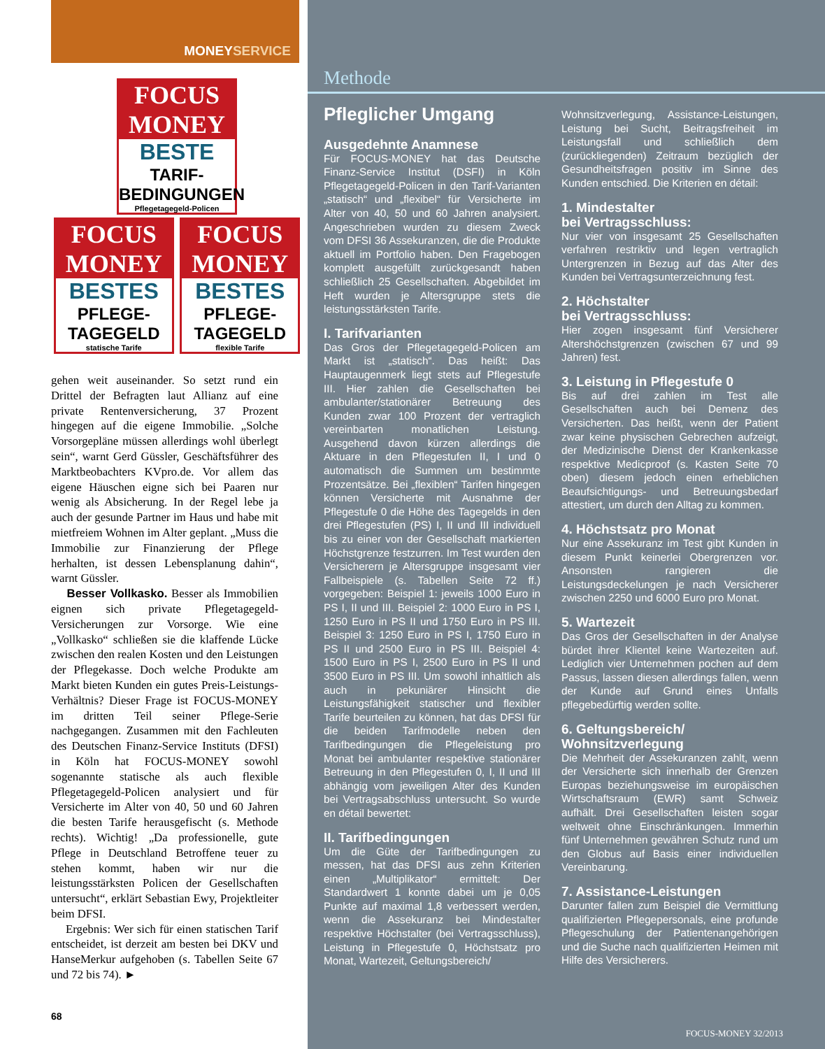MONEYSERVICE
FOCUS MONEY
BESTE
TARIF-
BEDINGUNGEN
Pflegetagegeld-Policen
FOCUS MONEY
BESTES
PFLEGE-
TAGEGELD
statische Tarife
FOCUS MONEY
BESTES
PFLEGE-
TAGEGELD
flexible Tarife
gehen weit auseinander. So setzt rund ein Drittel der Befragten laut Allianz auf eine private Rentenversicherung, 37 Prozent hingegen auf die eigene Immobilie. „Solche Vorsorgepläne müssen allerdings wohl überlegt sein“, warnt Gerd Güssler, Geschäftsführer des Marktbeobachters KVpro.de. Vor allem das eigene Häuschen eigne sich bei Paaren nur wenig als Absicherung. In der Regel lebe ja auch der gesunde Partner im Haus und habe mit mietfreiem Wohnen im Alter geplant. „Muss die Immobilie zur Finanzierung der Pflege herhalten, ist dessen Lebensplanung dahin“, warnt Güssler.
Besser Vollkasko. Besser als Immobilien eignen sich private Pflegetagegeld-Versicherungen zur Vorsorge. Wie eine „Vollkasko“ schließen sie die klaffende Lücke zwischen den realen Kosten und den Leistungen der Pflegekasse. Doch welche Produkte am Markt bieten Kunden ein gutes Preis-Leistungs-Verhältnis? Dieser Frage ist FOCUS-MONEY im dritten Teil seiner Pflege-Serie nachgegangen. Zusammen mit den Fachleuten des Deutschen Finanz-Service Instituts (DFSI) in Köln hat FOCUS-MONEY sowohl sogenannte statische als auch flexible Pflegetagegeld-Policen analysiert und für Versicherte im Alter von 40, 50 und 60 Jahren die besten Tarife herausgefischt (s. Methode rechts). Wichtig! „Da professionelle, gute Pflege in Deutschland Betroffene teuer zu stehen kommt, haben wir nur die leistungsstärksten Policen der Gesellschaften untersucht“, erklärt Sebastian Ewy, Projektleiter beim DFSI.
Ergebnis: Wer sich für einen statischen Tarif entscheidet, ist derzeit am besten bei DKV und HanseMerkur aufgehoben (s. Tabellen Seite 67 und 72 bis 74). ►
68
Methode
Pfleglicher Umgang
Ausgedehnte Anamnese
Für FOCUS-MONEY hat das Deutsche Finanz-Service Institut (DSFI) in Köln Pflegetagegeld-Policen in den Tarif-Varianten „statisch“ und „flexibel“ für Versicherte im Alter von 40, 50 und 60 Jahren analysiert. Angeschrieben wurden zu diesem Zweck vom DFSI 36 Assekuranzen, die die Produkte aktuell im Portfolio haben. Den Fragebogen komplett ausgefüllt zurückgesandt haben schließlich 25 Gesellschaften. Abgebildet im Heft wurden je Altersgruppe stets die leistungsstärksten Tarife.
I. Tarifvarianten
Das Gros der Pflegetagegeld-Policen am Markt ist „statisch“. Das heißt: Das Hauptaugenmerk liegt stets auf Pflegestufe III. Hier zahlen die Gesellschaften bei ambulanter/stationärer Betreuung des Kunden zwar 100 Prozent der vertraglich vereinbarten monatlichen Leistung. Ausgehend davon kürzen allerdings die Aktuare in den Pflegestufen II, I und 0 automatisch die Summen um bestimmte Prozentsätze. Bei „flexiblen“ Tarifen hingegen können Versicherte mit Ausnahme der Pflegestufe 0 die Höhe des Tagegelds in den drei Pflegestufen (PS) I, II und III individuell bis zu einer von der Gesellschaft markierten Höchstgrenze festzurren. Im Test wurden den Versicherern je Altersgruppe insgesamt vier Fallbeispiele (s. Tabellen Seite 72 ff.) vorgegeben: Beispiel 1: jeweils 1000 Euro in PS I, II und III. Beispiel 2: 1000 Euro in PS I, 1250 Euro in PS II und 1750 Euro in PS III. Beispiel 3: 1250 Euro in PS I, 1750 Euro in PS II und 2500 Euro in PS III. Beispiel 4: 1500 Euro in PS I, 2500 Euro in PS II und 3500 Euro in PS III. Um sowohl inhaltlich als auch in pekuniärer Hinsicht die Leistungsfähigkeit statischer und flexibler Tarife beurteilen zu können, hat das DFSI für die beiden Tarifmodelle neben den Tarifbedingungen die Pflegeleistung pro Monat bei ambulanter respektive stationärer Betreuung in den Pflegestufen 0, I, II und III abhängig vom jeweiligen Alter des Kunden bei Vertragsabschluss untersucht. So wurde en détail bewertet:
II. Tarifbedingungen
Um die Güte der Tarifbedingungen zu messen, hat das DFSI aus zehn Kriterien einen „Multiplikator“ ermittelt: Der Standardwert 1 konnte dabei um je 0,05 Punkte auf maximal 1,8 verbessert werden, wenn die Assekuranz bei Mindestalter respektive Höchstalter (bei Vertragsschluss), Leistung in Pflegestufe 0, Höchstsatz pro Monat, Wartezeit, Geltungsbereich/
Wohnsitzverlegung, Assistance-Leistungen, Leistung bei Sucht, Beitragsfreiheit im Leistungsfall und schließlich dem (zurückliegenden) Zeitraum bezüglich der Gesundheitsfragen positiv im Sinne des Kunden entschied. Die Kriterien en détail:
1. Mindestalter
bei Vertragsschluss:
Nur vier von insgesamt 25 Gesellschaften verfahren restriktiv und legen vertraglich Untergrenzen in Bezug auf das Alter des Kunden bei Vertragsunterzeichnung fest.
2. Höchstalter
bei Vertragsschluss:
Hier zogen insgesamt fünf Versicherer Altershöchstgrenzen (zwischen 67 und 99 Jahren) fest.
3. Leistung in Pflegestufe 0
Bis auf drei zahlen im Test alle Gesellschaften auch bei Demenz des Versicherten. Das heißt, wenn der Patient zwar keine physischen Gebrechen aufzeigt, der Medizinische Dienst der Krankenkasse respektive Medicproof (s. Kasten Seite 70 oben) diesem jedoch einen erheblichen Beaufsichtigungs- und Betreuungsbedarf attestiert, um durch den Alltag zu kommen.
4. Höchstsatz pro Monat
Nur eine Assekuranz im Test gibt Kunden in diesem Punkt keinerlei Obergrenzen vor. Ansonsten rangieren die Leistungsdeckelungen je nach Versicherer zwischen 2250 und 6000 Euro pro Monat.
5. Wartezeit
Das Gros der Gesellschaften in der Analyse bürdet ihrer Klientel keine Wartezeiten auf. Lediglich vier Unternehmen pochen auf dem Passus, lassen diesen allerdings fallen, wenn der Kunde auf Grund eines Unfalls pflegebedürftig werden sollte.
6. Geltungsbereich/
Wohnsitzverlegung
Die Mehrheit der Assekuranzen zahlt, wenn der Versicherte sich innerhalb der Grenzen Europas beziehungsweise im europäischen Wirtschaftsraum (EWR) samt Schweiz aufhält. Drei Gesellschaften leisten sogar weltweit ohne Einschränkungen. Immerhin fünf Unternehmen gewähren Schutz rund um den Globus auf Basis einer individuellen Vereinbarung.
7. Assistance-Leistungen
Darunter fallen zum Beispiel die Vermittlung qualifizierten Pflegepersonals, eine profunde Pflegeschulung der Patientenangehörigen und die Suche nach qualifizierten Heimen mit Hilfe des Versicherers.
FOCUS-MONEY 32/2013